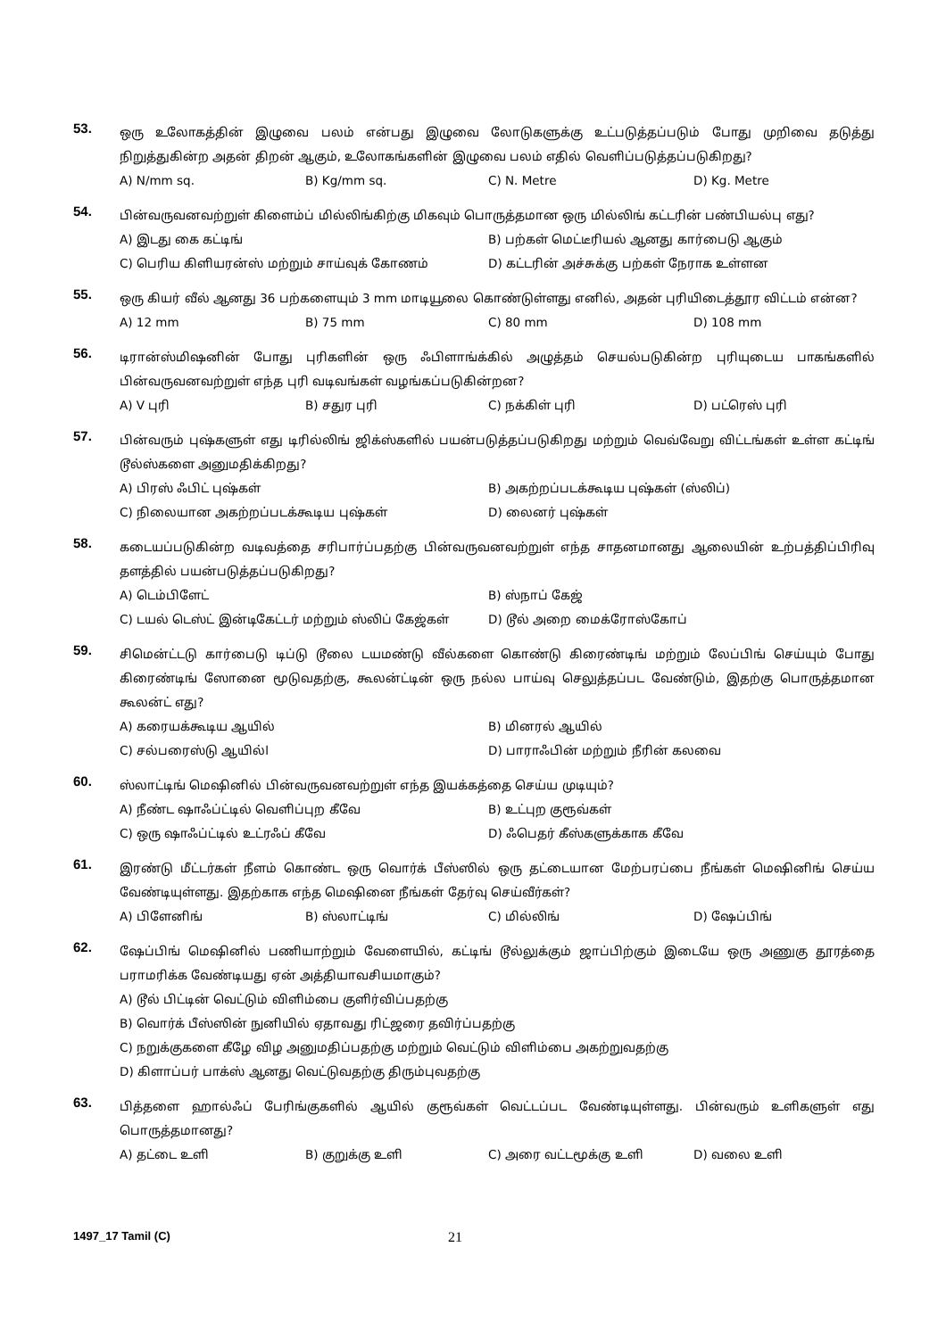53.
ஒரு உலோகத்தின் இழுவை பலம் என்பது இழுவை லோடுகளுக்கு உட்படுத்தப்படும் போது முறிவை தடுத்து நிறுத்துகின்ற அதன் திறன் ஆகும், உலோகங்களின் இழுவை பலம் எதில் வெளிப்படுத்தப்படுகிறது?
A) N/mm sq. B) Kg/mm sq. C) N. Metre D) Kg. Metre
54.
பின்வருவனவற்றுள் கிளைம்ப் மில்லிங்கிற்கு மிகவும் பொருத்தமான ஒரு மில்லிங் கட்டரின் பண்பியல்பு எது?
A) இடது கை கட்டிங் B) பற்கள் மெட்டீரியல் ஆனது கார்பைடு ஆகும் C) பெரிய கிளியரன்ஸ் மற்றும் சாய்வுக் கோணம் D) கட்டரின் அச்சுக்கு பற்கள் நேராக உள்ளன
55.
ஒரு கியர் வீல் ஆனது 36 பற்களையும் 3 mm மாடியூலை கொண்டுள்ளது எனில், அதன் புரியிடைத்தூர விட்டம் என்ன?
A) 12 mm B) 75 mm C) 80 mm D) 108 mm
56.
டிரான்ஸ்மிஷனின் போது புரிகளின் ஒரு ஃபிளாங்க்கில் அழுத்தம் செயல்படுகின்ற புரியுடைய பாகங்களில் பின்வருவனவற்றுள் எந்த புரி வடிவங்கள் வழங்கப்படுகின்றன?
A) V புரி B) சதுர புரி C) நக்கிள் புரி D) பட்ரெஸ் புரி
57.
பின்வரும் புஷ்களுள் எது டிரில்லிங் ஜிக்ஸ்களில் பயன்படுத்தப்படுகிறது மற்றும் வெவ்வேறு விட்டங்கள் உள்ள கட்டிங் டூல்ஸ்களை அனுமதிக்கிறது?
A) பிரஸ் ஃபிட் புஷ்கள் B) அகற்றப்படக்கூடிய புஷ்கள் (ஸ்லிப்) C) நிலையான அகற்றப்படக்கூடிய புஷ்கள் D) லைனர் புஷ்கள்
58.
கடையப்படுகின்ற வடிவத்தை சரிபார்ப்பதற்கு பின்வருவனவற்றுள் எந்த சாதனமானது ஆலையின் உற்பத்திப்பிரிவு தளத்தில் பயன்படுத்தப்படுகிறது?
A) டெம்பிளேட் B) ஸ்நாப் கேஜ் C) டயல் டெஸ்ட் இன்டிகேட்டர் மற்றும் ஸ்லிப் கேஜ்கள் D) டூல் அறை மைக்ரோஸ்கோப்
59.
சிமென்ட்டடு கார்பைடு டிப்டு டூலை டயமண்டு வீல்களை கொண்டு கிரைண்டிங் மற்றும் லேப்பிங் செய்யும் போது கிரைண்டிங் ஸோனை மூடுவதற்கு, கூலன்ட்டின் ஒரு நல்ல பாய்வு செலுத்தப்பட வேண்டும், இதற்கு பொருத்தமான கூலன்ட் எது?
A) கரையக்கூடிய ஆயில் B) மினரல் ஆயில் C) சல்பரைஸ்டு ஆயில்l D) பாராஃபின் மற்றும் நீரின் கலவை
60.
ஸ்லாட்டிங் மெஷினில் பின்வருவனவற்றுள் எந்த இயக்கத்தை செய்ய முடியும்?
A) நீண்ட ஷாஃப்ட்டில் வெளிப்புற கீவே B) உட்புற குரூவ்கள் C) ஒரு ஷாஃப்ட்டில் உட்ரஃப் கீவே D) ஃபெதர் கீஸ்களுக்காக கீவே
61.
இரண்டு மீட்டர்கள் நீளம் கொண்ட ஒரு வொர்க் பீஸ்ஸில் ஒரு தட்டையான மேற்பரப்பை நீங்கள் மெஷினிங் செய்ய வேண்டியுள்ளது. இதற்காக எந்த மெஷினை நீங்கள் தேர்வு செய்வீர்கள்?
A) பிளேனிங் B) ஸ்லாட்டிங் C) மில்லிங் D) ஷேப்பிங்
62.
ஷேப்பிங் மெஷினில் பணியாற்றும் வேளையில், கட்டிங் டூல்லுக்கும் ஜாப்பிற்கும் இடையே ஒரு அணுகு தூரத்தை பராமரிக்க வேண்டியது ஏன் அத்தியாவசியமாகும்?
A) டூல் பிட்டின் வெட்டும் விளிம்பை குளிர்விப்பதற்கு
B) வொர்க் பீஸ்ஸின் நுனியில் ஏதாவது ரிட்ஜரை தவிர்ப்பதற்கு
C) நறுக்குகளை கீழே விழ அனுமதிப்பதற்கு மற்றும் வெட்டும் விளிம்பை அகற்றுவதற்கு
D) கிளாப்பர் பாக்ஸ் ஆனது வெட்டுவதற்கு திரும்புவதற்கு
63.
பித்தளை ஹால்ஃப் பேரிங்குகளில் ஆயில் குரூவ்கள் வெட்டப்பட வேண்டியுள்ளது. பின்வரும் உளிகளுள் எது பொருத்தமானது?
A) தட்டை உளி B) குறுக்கு உளி C) அரை வட்டமூக்கு உளி D) வலை உளி
1497_17 Tamil (C) 21